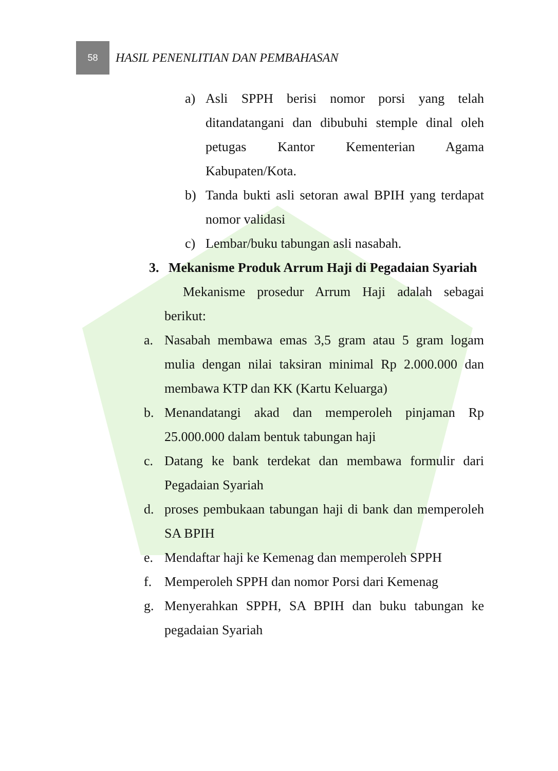58
HASIL PENENLITIAN DAN PEMBAHASAN
a) Asli SPPH berisi nomor porsi yang telah ditandatangani dan dibubuhi stemple dinal oleh petugas Kantor Kementerian Agama Kabupaten/Kota.
b) Tanda bukti asli setoran awal BPIH yang terdapat nomor validasi
c) Lembar/buku tabungan asli nasabah.
3. Mekanisme Produk Arrum Haji di Pegadaian Syariah
Mekanisme prosedur Arrum Haji adalah sebagai berikut:
a. Nasabah membawa emas 3,5 gram atau 5 gram logam mulia dengan nilai taksiran minimal Rp 2.000.000 dan membawa KTP dan KK (Kartu Keluarga)
b. Menandatangi akad dan memperoleh pinjaman Rp 25.000.000 dalam bentuk tabungan haji
c. Datang ke bank terdekat dan membawa formulir dari Pegadaian Syariah
d. proses pembukaan tabungan haji di bank dan memperoleh SA BPIH
e. Mendaftar haji ke Kemenag dan memperoleh SPPH
f. Memperoleh SPPH dan nomor Porsi dari Kemenag
g. Menyerahkan SPPH, SA BPIH dan buku tabungan ke pegadaian Syariah